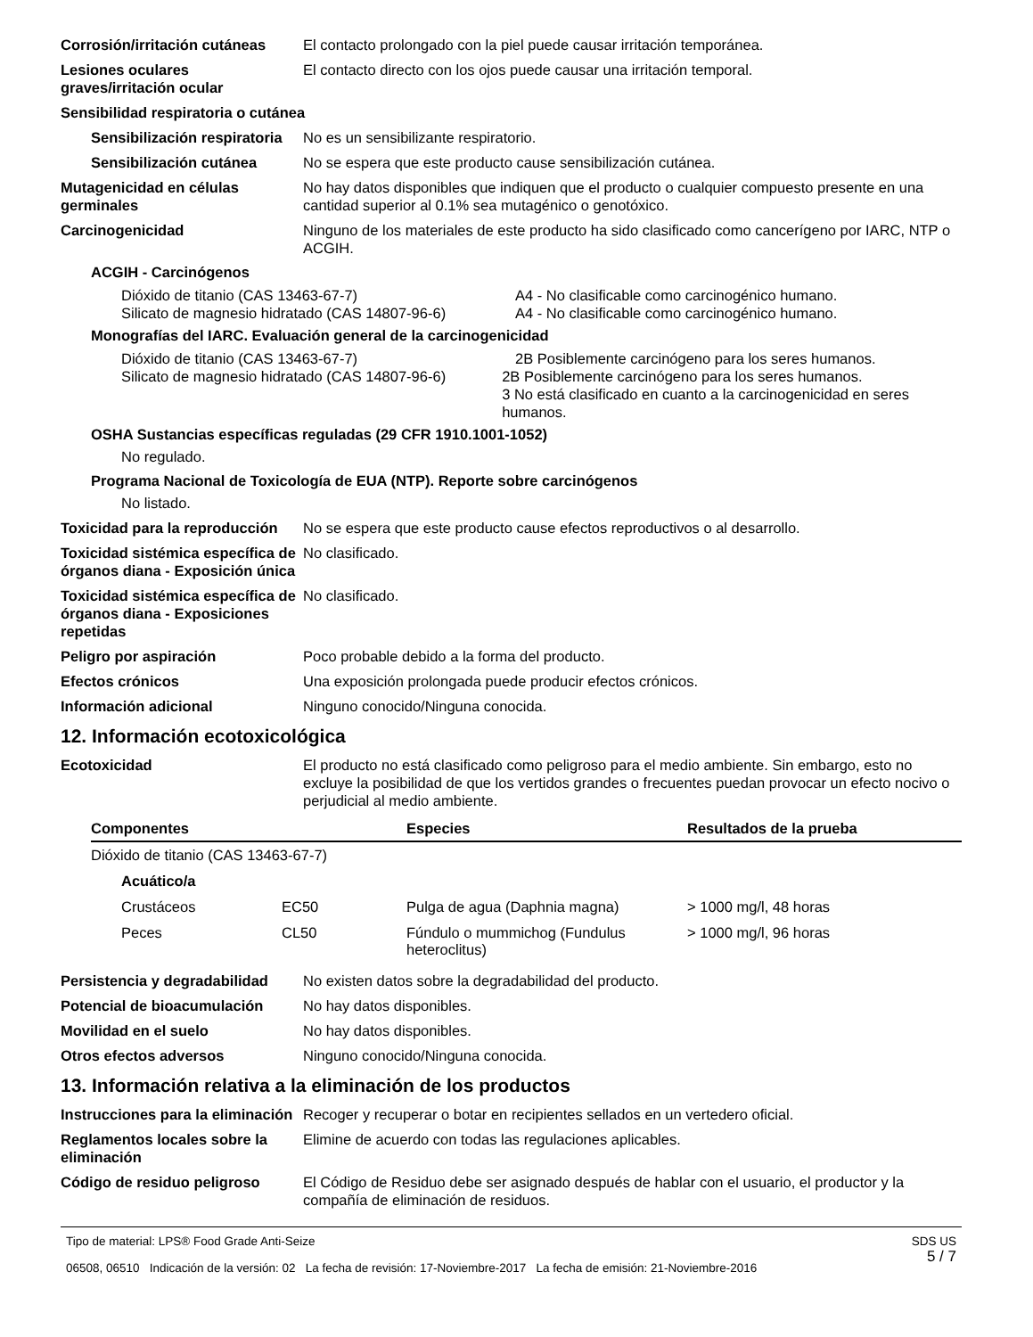Corrosión/irritación cutáneas
El contacto prolongado con la piel puede causar irritación temporánea.
Lesiones oculares graves/irritación ocular
El contacto directo con los ojos puede causar una irritación temporal.
Sensibilidad respiratoria o cutánea
Sensibilización respiratoria
No es un sensibilizante respiratorio.
Sensibilización cutánea No se espera que este producto cause sensibilización cutánea.
Mutagenicidad en células germinales
No hay datos disponibles que indiquen que el producto o cualquier compuesto presente en una cantidad superior al 0.1% sea mutagénico o genotóxico.
Carcinogenicidad Ninguno de los materiales de este producto ha sido clasificado como cancerígeno por IARC, NTP o ACGIH.
ACGIH - Carcinógenos
Dióxido de titanio (CAS 13463-67-7) A4 - No clasificable como carcinogénico humano.
Silicato de magnesio hidratado (CAS 14807-96-6)
A4 - No clasificable como carcinogénico humano.
Monografías del IARC. Evaluación general de la carcinogenicidad
Dióxido de titanio (CAS 13463-67-7) 2B Posiblemente carcinógeno para los seres humanos.
Silicato de magnesio hidratado (CAS 14807-96-6)
2B Posiblemente carcinógeno para los seres humanos.
3 No está clasificado en cuanto a la carcinogenicidad en seres humanos.
OSHA Sustancias específicas reguladas (29 CFR 1910.1001-1052)
No regulado.
Programa Nacional de Toxicología de EUA (NTP). Reporte sobre carcinógenos
No listado.
Toxicidad para la reproducción
No se espera que este producto cause efectos reproductivos o al desarrollo.
Toxicidad sistémica específica de órganos diana - Exposición única
No clasificado.
Toxicidad sistémica específica de órganos diana - Exposiciones repetidas
No clasificado.
Peligro por aspiración Poco probable debido a la forma del producto.
Efectos crónicos Una exposición prolongada puede producir efectos crónicos.
Información adicional Ninguno conocido/Ninguna conocida.
12. Información ecotoxicológica
Ecotoxicidad El producto no está clasificado como peligroso para el medio ambiente. Sin embargo, esto no excluye la posibilidad de que los vertidos grandes o frecuentes puedan provocar un efecto nocivo o perjudicial al medio ambiente.
| Componentes | | Especies | Resultados de la prueba |
| --- | --- | --- | --- |
| Dióxido de titanio (CAS 13463-67-7) | | | |
| Acuático/a | | | |
| Crustáceos | EC50 | Pulga de agua (Daphnia magna) | > 1000 mg/l, 48 horas |
| Peces | CL50 | Fúndulo o mummichog (Fundulus heteroclitus) | > 1000 mg/l, 96 horas |
Persistencia y degradabilidad
No existen datos sobre la degradabilidad del producto.
Potencial de bioacumulación No hay datos disponibles.
Movilidad en el suelo No hay datos disponibles.
Otros efectos adversos Ninguno conocido/Ninguna conocida.
13. Información relativa a la eliminación de los productos
Instrucciones para la eliminación
Recoger y recuperar o botar en recipientes sellados en un vertedero oficial.
Reglamentos locales sobre la eliminación
Elimine de acuerdo con todas las regulaciones aplicables.
Código de residuo peligroso El Código de Residuo debe ser asignado después de hablar con el usuario, el productor y la compañía de eliminación de residuos.
Tipo de material: LPS® Food Grade Anti-Seize
06508, 06510 Indicación de la versión: 02 La fecha de revisión: 17-Noviembre-2017 La fecha de emisión: 21-Noviembre-2016
SDS US
5 / 7